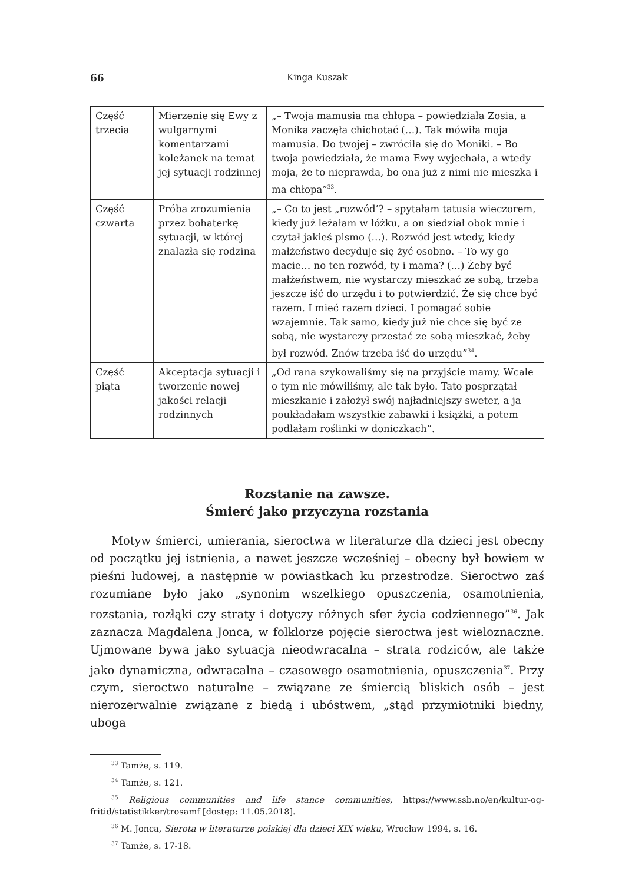66 Kinga Kuszak
| Część trzecia | Mierzenie się Ewy z wulgarnymi komentarzami koleżanek na temat jej sytuacji rodzinnej | „– Twoja mamusia ma chłopa – powiedziała Zosia, a Monika zaczęła chichotać (…). Tak mówiła moja mamusia. Do twojej – zwróciła się do Moniki. – Bo twoja powiedziała, że mama Ewy wyjechała, a wtedy moja, że to nieprawda, bo ona już z nimi nie mieszka i ma chłopa”<sup>33</sup>. |
| Część czwarta | Próba zrozumienia przez bohaterkę sytuacji, w której znalazła się rodzina | „– Co to jest „rozwód’? – spytałam tatusia wieczorem, kiedy już leżałam w łóżku, a on siedział obok mnie i czytał jakieś pismo (…). Rozwód jest wtedy, kiedy małżeństwo decyduje się żyć osobno. – To wy go macie… no ten rozwód, ty i mama? (…) Żeby być małżeństwem, nie wystarczy mieszkać ze sobą, trzeba jeszcze iść do urzędu i to potwierdzić. Że się chce być razem. I mieć razem dzieci. I pomagać sobie wzajemnie. Tak samo, kiedy już nie chce się być ze sobą, nie wystarczy przestać ze sobą mieszkać, żeby był rozwód. Znów trzeba iść do urzędu”<sup>34</sup>. |
| Część piąta | Akceptacja sytuacji i tworzenie nowej jakości relacji rodzinnych | „Od rana szykowaliśmy się na przyjście mamy. Wcale o tym nie mówiliśmy, ale tak było. Tato posprzątał mieszkanie i założył swój najładniejszy sweter, a ja poukładałam wszystkie zabawki i książki, a potem podlałam roślinki w doniczkach”. |
Rozstanie na zawsze.
Śmierć jako przyczyna rozstania
Motyw śmierci, umierania, sieroctwa w literaturze dla dzieci jest obecny od początku jej istnienia, a nawet jeszcze wcześniej – obecny był bowiem w pieśni ludowej, a następnie w powiastkach ku przestrodze. Sieroctwo zaś rozumiane było jako „synonim wszelkiego opuszczenia, osamotnienia, rozstania, rozłąki czy straty i dotyczy różnych sfer życia codziennego”<sup>36</sup>. Jak zaznacza Magdalena Jonca, w folklorze pojęcie sieroctwa jest wieloznaczne. Ujmowane bywa jako sytuacja nieodwracalna – strata rodziców, ale także jako dynamiczna, odwracalna – czasowego osamotnienia, opuszczenia<sup>37</sup>. Przy czym, sieroctwo naturalne – związane ze śmiercią bliskich osób – jest nierozerwalnie związane z biedą i ubóstwem, „stąd przymiotniki biedny, uboga
<sup>33</sup> Tamże, s. 119.
<sup>34</sup> Tamże, s. 121.
<sup>35</sup> Religious communities and life stance communities, https://www.ssb.no/en/kultur-og-fritid/statistikker/trosamf [dostęp: 11.05.2018].
<sup>36</sup> M. Jonca, Sierota w literaturze polskiej dla dzieci XIX wieku, Wrocław 1994, s. 16.
<sup>37</sup> Tamże, s. 17-18.